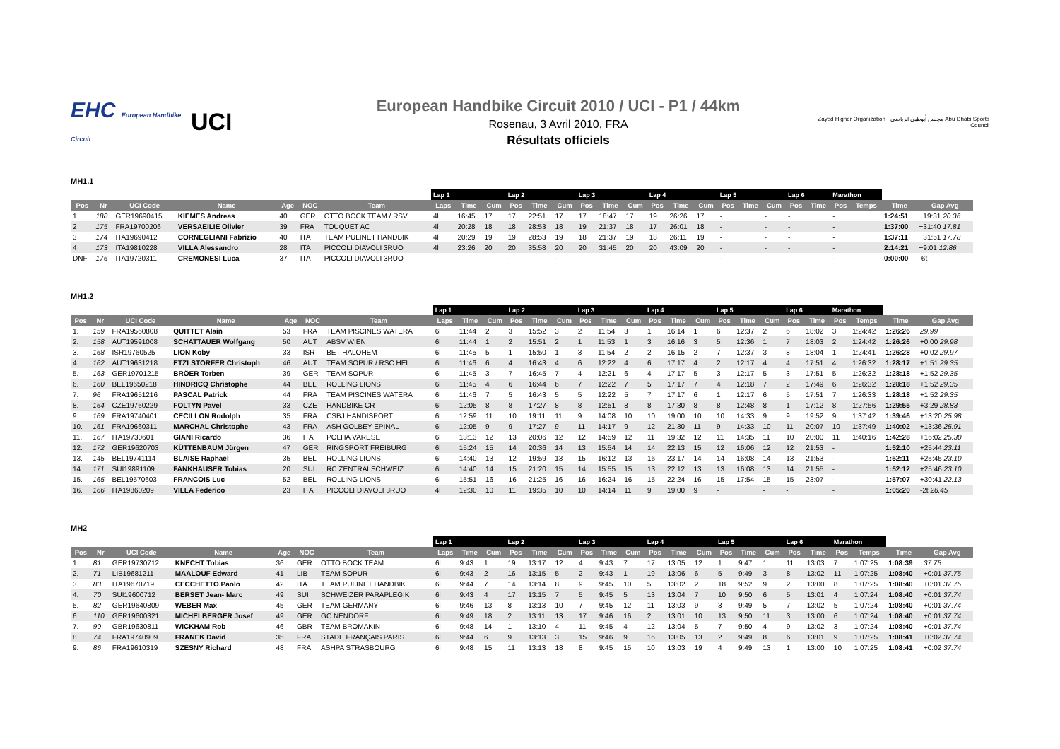EHC European Handbike Circuit
UCI
European Handbike Circuit 2010 / UCI - P1 / 44km
Rosenau, 3 Avril 2010, FRA
Résultats officiels
Zayed Higher Organization مجلس أبوظبي الرياضي Abu Dhabi Sports Council
MH1.1
| | | | | | | | Lap 1 | | | Lap 2 | | | Lap 3 | | | Lap 4 | | | Lap 5 | | | Lap 6 | | Marathon | | | |
| --- | --- | --- | --- | --- | --- | --- | --- | --- | --- | --- | --- | --- | --- | --- | --- | --- | --- | --- | --- | --- | --- | --- | --- | --- | --- | --- | --- |
| Pos | Nr | UCI Code | Name | Age | NOC | Team | Laps | Time | Cum | Pos | Time | Cum | Pos | Time | Cum | Pos | Time | Cum | Pos | Time | Cum | Pos | Time | Pos | Temps | Time | Gap Avg |
| 1 | 188 | GER19690415 | KIEMES Andreas | 40 | GER | OTTO BOCK TEAM / RSV | 4l | 16:45 | 17 | 17 | 22:51 | 17 | 17 | 18:47 | 17 | 19 | 26:26 | 17 | - | | - | - | | - | | 1:24:51 | +19:31 20.36 |
| 2 | 175 | FRA19700206 | VERSAEILIE Olivier | 39 | FRA | TOUQUET AC | 4l | 20:28 | 18 | 18 | 28:53 | 18 | 19 | 21:37 | 18 | 17 | 26:01 | 18 | - | | - | - | | - | | 1:37:00 | +31:40 17.81 |
| 3 | 174 | ITA19690412 | CORNEGLIANI Fabrizio | 40 | ITA | TEAM PULINET HANDBIK | 4l | 20:29 | 19 | 19 | 28:53 | 19 | 18 | 21:37 | 19 | 18 | 26:11 | 19 | - | | - | - | | - | | 1:37:11 | +31:51 17.78 |
| 4 | 173 | ITA19810228 | VILLA Alessandro | 28 | ITA | PICCOLI DIAVOLI 3RUO | 4l | 23:26 | 20 | 20 | 35:58 | 20 | 20 | 31:45 | 20 | 20 | 43:09 | 20 | - | | - | - | | - | | 2:14:21 | +9:01 12.86 |
| DNF | 176 | ITA19720311 | CREMONESI Luca | 37 | ITA | PICCOLI DIAVOLI 3RUO | | | - | - | | - | - | | - | - | | - | - | | - | - | | - | | 0:00:00 | -6t - |
MH1.2
| | | | | | | | Lap 1 | | | Lap 2 | | | Lap 3 | | | Lap 4 | | | Lap 5 | | | Lap 6 | | Marathon | | | |
| --- | --- | --- | --- | --- | --- | --- | --- | --- | --- | --- | --- | --- | --- | --- | --- | --- | --- | --- | --- | --- | --- | --- | --- | --- | --- | --- | --- |
| Pos | Nr | UCI Code | Name | Age | NOC | Team | Laps | Time | Cum | Pos | Time | Cum | Pos | Time | Cum | Pos | Time | Cum | Pos | Time | Cum | Pos | Time | Pos | Temps | Time | Gap Avg |
| 1. | 159 | FRA19560808 | QUITTET Alain | 53 | FRA | TEAM PISCINES WATERA | 6l | 11:44 | 2 | 3 | 15:52 | 3 | 2 | 11:54 | 3 | 1 | 16:14 | 1 | 6 | 12:37 | 2 | 6 | 18:02 | 3 | 1:24:42 | 1:26:26 | 29.99 |
| 2. | 158 | AUT19591008 | SCHATTAUER Wolfgang | 50 | AUT | ABSV WIEN | 6l | 11:44 | 1 | 2 | 15:51 | 2 | 1 | 11:53 | 1 | 3 | 16:16 | 3 | 5 | 12:36 | 1 | 7 | 18:03 | 2 | 1:24:42 | 1:26:26 | +0:00 29.98 |
| 3. | 168 | ISR19760525 | LION Koby | 33 | ISR | BET HALOHEM | 6l | 11:45 | 5 | 1 | 15:50 | 1 | 3 | 11:54 | 2 | 2 | 16:15 | 2 | 7 | 12:37 | 3 | 8 | 18:04 | 1 | 1:24:41 | 1:26:28 | +0:02 29.97 |
| 4. | 162 | AUT19631218 | ETZLSTORFER Christoph | 46 | AUT | TEAM SOPUR / RSC HEI | 6l | 11:46 | 6 | 4 | 16:43 | 4 | 6 | 12:22 | 4 | 6 | 17:17 | 4 | 2 | 12:17 | 4 | 4 | 17:51 | 4 | 1:26:32 | 1:28:17 | +1:51 29.35 |
| 5. | 163 | GER19701215 | BRÖER Torben | 39 | GER | TEAM SOPUR | 6l | 11:45 | 3 | 7 | 16:45 | 7 | 4 | 12:21 | 6 | 4 | 17:17 | 5 | 3 | 12:17 | 5 | 3 | 17:51 | 5 | 1:26:32 | 1:28:18 | +1:52 29.35 |
| 6. | 160 | BEL19650218 | HINDRICQ Christophe | 44 | BEL | ROLLING LIONS | 6l | 11:45 | 4 | 6 | 16:44 | 6 | 7 | 12:22 | 7 | 5 | 17:17 | 7 | 4 | 12:18 | 7 | 2 | 17:49 | 6 | 1:26:32 | 1:28:18 | +1:52 29.35 |
| 7. | 96 | FRA19651216 | PASCAL Patrick | 44 | FRA | TEAM PISCINES WATERA | 6l | 11:46 | 7 | 5 | 16:43 | 5 | 5 | 12:22 | 5 | 7 | 17:17 | 6 | 1 | 12:17 | 6 | 5 | 17:51 | 7 | 1:26:33 | 1:28:18 | +1:52 29.35 |
| 8. | 164 | CZE19760229 | FOLTYN Pavel | 33 | CZE | HANDBIKE CR | 6l | 12:05 | 8 | 8 | 17:27 | 8 | 8 | 12:51 | 8 | 8 | 17:30 | 8 | 8 | 12:48 | 8 | 1 | 17:12 | 8 | 1:27:56 | 1:29:55 | +3:29 28.83 |
| 9. | 169 | FRA19740401 | CECILLON Rodolph | 35 | FRA | CSBJ HANDISPORT | 6l | 12:59 | 11 | 10 | 19:11 | 11 | 9 | 14:08 | 10 | 10 | 19:00 | 10 | 10 | 14:33 | 9 | 9 | 19:52 | 9 | 1:37:42 | 1:39:46 | +13:20 25.98 |
| 10. | 161 | FRA19660311 | MARCHAL Christophe | 43 | FRA | ASH GOLBEY EPINAL | 6l | 12:05 | 9 | 9 | 17:27 | 9 | 11 | 14:17 | 9 | 12 | 21:30 | 11 | 9 | 14:33 | 10 | 11 | 20:07 | 10 | 1:37:49 | 1:40:02 | +13:36 25.91 |
| 11. | 167 | ITA19730601 | GIANI Ricardo | 36 | ITA | POLHA VARESE | 6l | 13:13 | 12 | 13 | 20:06 | 12 | 12 | 14:59 | 12 | 11 | 19:32 | 12 | 11 | 14:35 | 11 | 10 | 20:00 | 11 | 1:40:16 | 1:42:28 | +16:02 25.30 |
| 12. | 172 | GER19620703 | KÜTTENBAUM Jürgen | 47 | GER | RINGSPORT FREIBURG | 6l | 15:24 | 15 | 14 | 20:36 | 14 | 13 | 15:54 | 14 | 14 | 22:13 | 15 | 12 | 16:06 | 12 | 12 | 21:53 | - | | 1:52:10 | +25:44 23.11 |
| 13. | 145 | BEL19741114 | BLAISE Raphaël | 35 | BEL | ROLLING LIONS | 6l | 14:40 | 13 | 12 | 19:59 | 13 | 15 | 16:12 | 13 | 16 | 23:17 | 14 | 14 | 16:08 | 14 | 13 | 21:53 | - | | 1:52:11 | +25:45 23.10 |
| 14. | 171 | SUI19891109 | FANKHAUSER Tobias | 20 | SUI | RC ZENTRALSCHWEIZ | 6l | 14:40 | 14 | 15 | 21:20 | 15 | 14 | 15:55 | 15 | 13 | 22:12 | 13 | 13 | 16:08 | 13 | 14 | 21:55 | - | | 1:52:12 | +25:46 23.10 |
| 15. | 165 | BEL19570603 | FRANCOIS Luc | 52 | BEL | ROLLING LIONS | 6l | 15:51 | 16 | 16 | 21:25 | 16 | 16 | 16:24 | 16 | 15 | 22:24 | 16 | 15 | 17:54 | 15 | 15 | 23:07 | - | | 1:57:07 | +30:41 22.13 |
| 16. | 166 | ITA19860209 | VILLA Federico | 23 | ITA | PICCOLI DIAVOLI 3RUO | 4l | 12:30 | 10 | 11 | 19:35 | 10 | 10 | 14:14 | 11 | 9 | 19:00 | 9 | - | | - | - | | - | | 1:05:20 | -2t 26.45 |
MH2
| | | | | | | | Lap 1 | | | Lap 2 | | | Lap 3 | | | Lap 4 | | | Lap 5 | | | Lap 6 | | Marathon | | | |
| --- | --- | --- | --- | --- | --- | --- | --- | --- | --- | --- | --- | --- | --- | --- | --- | --- | --- | --- | --- | --- | --- | --- | --- | --- | --- | --- | --- |
| Pos | Nr | UCI Code | Name | Age | NOC | Team | Laps | Time | Cum | Pos | Time | Cum | Pos | Time | Cum | Pos | Time | Cum | Pos | Time | Cum | Pos | Time | Pos | Temps | Time | Gap Avg |
| 1. | 81 | GER19730712 | KNECHT Tobias | 36 | GER | OTTO BOCK TEAM | 6l | 9:43 | 1 | 19 | 13:17 | 12 | 4 | 9:43 | 7 | 17 | 13:05 | 12 | 1 | 9:47 | 1 | 11 | 13:03 | 7 | 1:07:25 | 1:08:39 | 37.75 |
| 2. | 71 | LIB19681211 | MAALOUF Edward | 41 | LIB | TEAM SOPUR | 6l | 9:43 | 2 | 16 | 13:15 | 5 | 2 | 9:43 | 1 | 19 | 13:06 | 6 | 5 | 9:49 | 3 | 8 | 13:02 | 11 | 1:07:25 | 1:08:40 | +0:01 37.75 |
| 3. | 83 | ITA19670719 | CECCHETTO Paolo | 42 | ITA | TEAM PULINET HANDBIK | 6l | 9:44 | 7 | 14 | 13:14 | 8 | 9 | 9:45 | 10 | 5 | 13:02 | 2 | 18 | 9:52 | 9 | 2 | 13:00 | 8 | 1:07:25 | 1:08:40 | +0:01 37.75 |
| 4. | 70 | SUI19600712 | BERSET Jean- Marc | 49 | SUI | SCHWEIZER PARAPLEGIK | 6l | 9:43 | 4 | 17 | 13:15 | 7 | 5 | 9:45 | 5 | 13 | 13:04 | 7 | 10 | 9:50 | 6 | 5 | 13:01 | 4 | 1:07:24 | 1:08:40 | +0:01 37.74 |
| 5. | 82 | GER19640809 | WEBER Max | 45 | GER | TEAM GERMANY | 6l | 9:46 | 13 | 8 | 13:13 | 10 | 7 | 9:45 | 12 | 11 | 13:03 | 9 | 3 | 9:49 | 5 | 7 | 13:02 | 5 | 1:07:24 | 1:08:40 | +0:01 37.74 |
| 6. | 110 | GER19600321 | MICHELBERGER Josef | 49 | GER | GC NENDORF | 6l | 9:49 | 18 | 2 | 13:11 | 13 | 17 | 9:46 | 16 | 2 | 13:01 | 10 | 13 | 9:50 | 11 | 3 | 13:00 | 6 | 1:07:24 | 1:08:40 | +0:01 37.74 |
| 7. | 90 | GBR19630811 | WICKHAM Rob | 46 | GBR | TEAM BROMAKIN | 6l | 9:48 | 14 | 1 | 13:10 | 4 | 11 | 9:45 | 4 | 12 | 13:04 | 5 | 7 | 9:50 | 4 | 9 | 13:02 | 3 | 1:07:24 | 1:08:40 | +0:01 37.74 |
| 8. | 74 | FRA19740909 | FRANEK David | 35 | FRA | STADE FRANÇAIS PARIS | 6l | 9:44 | 6 | 9 | 13:13 | 3 | 15 | 9:46 | 9 | 16 | 13:05 | 13 | 2 | 9:49 | 8 | 6 | 13:01 | 9 | 1:07:25 | 1:08:41 | +0:02 37.74 |
| 9. | 86 | FRA19610319 | SZESNY Richard | 48 | FRA | ASHPA STRASBOURG | 6l | 9:48 | 15 | 11 | 13:13 | 18 | 8 | 9:45 | 15 | 10 | 13:03 | 19 | 4 | 9:49 | 13 | 1 | 13:00 | 10 | 1:07:25 | 1:08:41 | +0:02 37.74 |